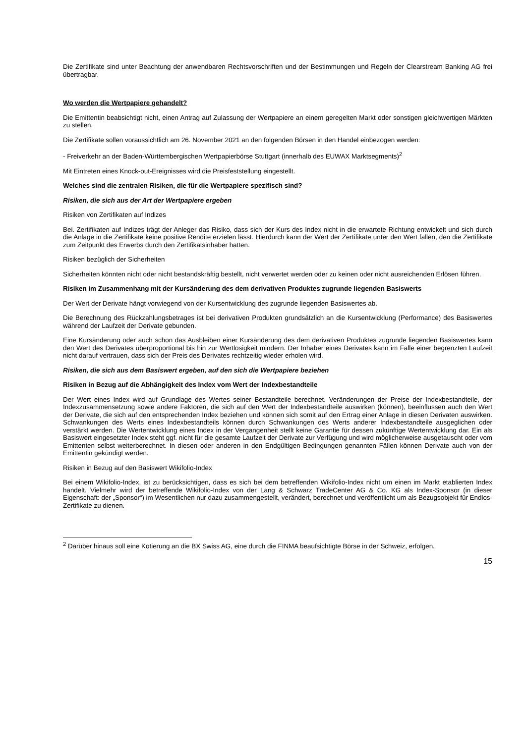Die Zertifikate sind unter Beachtung der anwendbaren Rechtsvorschriften und der Bestimmungen und Regeln der Clearstream Banking AG frei übertragbar.
Wo werden die Wertpapiere gehandelt?
Die Emittentin beabsichtigt nicht, einen Antrag auf Zulassung der Wertpapiere an einem geregelten Markt oder sonstigen gleichwertigen Märkten zu stellen.
Die Zertifikate sollen voraussichtlich am 26. November 2021 an den folgenden Börsen in den Handel einbezogen werden:
- Freiverkehr an der Baden-Württembergischen Wertpapierbörse Stuttgart (innerhalb des EUWAX Marktsegments)<sup>2</sup>
Mit Eintreten eines Knock-out-Ereignisses wird die Preisfeststellung eingestellt.
Welches sind die zentralen Risiken, die für die Wertpapiere spezifisch sind?
Risiken, die sich aus der Art der Wertpapiere ergeben
Risiken von Zertifikaten auf Indizes
Bei. Zertifikaten auf Indizes trägt der Anleger das Risiko, dass sich der Kurs des Index nicht in die erwartete Richtung entwickelt und sich durch die Anlage in die Zertifikate keine positive Rendite erzielen lässt. Hierdurch kann der Wert der Zertifikate unter den Wert fallen, den die Zertifikate zum Zeitpunkt des Erwerbs durch den Zertifikatsinhaber hatten.
Risiken bezüglich der Sicherheiten
Sicherheiten könnten nicht oder nicht bestandskräftig bestellt, nicht verwertet werden oder zu keinen oder nicht ausreichenden Erlösen führen.
Risiken im Zusammenhang mit der Kursänderung des dem derivativen Produktes zugrunde liegenden Basiswerts
Der Wert der Derivate hängt vorwiegend von der Kursentwicklung des zugrunde liegenden Basiswertes ab.
Die Berechnung des Rückzahlungsbetrages ist bei derivativen Produkten grundsätzlich an die Kursentwicklung (Performance) des Basiswertes während der Laufzeit der Derivate gebunden.
Eine Kursänderung oder auch schon das Ausbleiben einer Kursänderung des dem derivativen Produktes zugrunde liegenden Basiswertes kann den Wert des Derivates überproportional bis hin zur Wertlosigkeit mindern. Der Inhaber eines Derivates kann im Falle einer begrenzten Laufzeit nicht darauf vertrauen, dass sich der Preis des Derivates rechtzeitig wieder erholen wird.
Risiken, die sich aus dem Basiswert ergeben, auf den sich die Wertpapiere beziehen
Risiken in Bezug auf die Abhängigkeit des Index vom Wert der Indexbestandteile
Der Wert eines Index wird auf Grundlage des Wertes seiner Bestandteile berechnet. Veränderungen der Preise der Indexbestandteile, der Indexzusammensetzung sowie andere Faktoren, die sich auf den Wert der Indexbestandteile auswirken (können), beeinflussen auch den Wert der Derivate, die sich auf den entsprechenden Index beziehen und können sich somit auf den Ertrag einer Anlage in diesen Derivaten auswirken. Schwankungen des Werts eines Indexbestandteils können durch Schwankungen des Werts anderer Indexbestandteile ausgeglichen oder verstärkt werden. Die Wertentwicklung eines Index in der Vergangenheit stellt keine Garantie für dessen zukünftige Wertentwicklung dar. Ein als Basiswert eingesetzter Index steht ggf. nicht für die gesamte Laufzeit der Derivate zur Verfügung und wird möglicherweise ausgetauscht oder vom Emittenten selbst weiterberechnet. In diesen oder anderen in den Endgültigen Bedingungen genannten Fällen können Derivate auch von der Emittentin gekündigt werden.
Risiken in Bezug auf den Basiswert Wikifolio-Index
Bei einem Wikifolio-Index, ist zu berücksichtigen, dass es sich bei dem betreffenden Wikifolio-Index nicht um einen im Markt etablierten Index handelt. Vielmehr wird der betreffende Wikifolio-Index von der Lang & Schwarz TradeCenter AG & Co. KG als Index-Sponsor (in dieser Eigenschaft: der „Sponsor“) im Wesentlichen nur dazu zusammengestellt, verändert, berechnet und veröffentlicht um als Bezugsobjekt für Endlos-Zertifikate zu dienen.
<sup>2</sup> Darüber hinaus soll eine Kotierung an die BX Swiss AG, eine durch die FINMA beaufsichtigte Börse in der Schweiz, erfolgen.
15